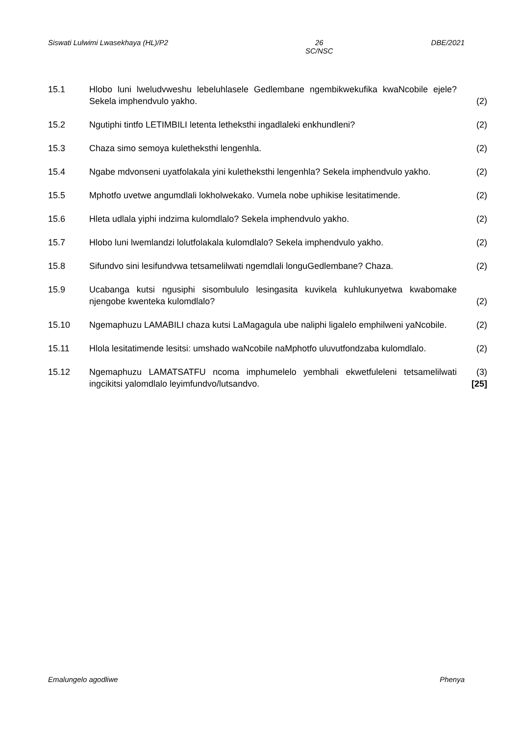Siswati Lulwimi Lwasekhaya (HL)/P2 26
SC/NSC DBE/2021
15.1 Hlobo luni lweludvweshu lebeluhlasele Gedlembane ngembikwekufika kwaNcobile ejele? Sekela imphendvulo yakho.
(2)
15.2 Ngutiphi tintfo LETIMBILI letenta letheksthi ingadlaleki enkhundleni? (2)
15.3 Chaza simo semoya kuletheksthi lengenhla. (2)
15.4 Ngabe mdvonseni uyatfolakala yini kuletheksthi lengenhla? Sekela imphendvulo yakho.
(2)
15.5 Mphotfo uvetwe angumdlali lokholwekako. Vumela nobe uphikise lesitatimende.
(2)
15.6 Hleta udlala yiphi indzima kulomdlalo? Sekela imphendvulo yakho. (2)
15.7 Hlobo luni lwemlandzi lolutfolakala kulomdlalo? Sekela imphendvulo yakho.
(2)
15.8 Sifundvo sini lesifundvwa tetsamelilwati ngemdlali longuGedlembane? Chaza.
(2)
15.9 Ucabanga kutsi ngusiphi sisombululo lesingasita kuvikela kuhlukunyetwa kwabomake njengobe kwenteka kulomdlalo?
(2)
15.10 Ngemaphuzu LAMABILI chaza kutsi LaMagagula ube naliphi ligalelo emphilweni yaNcobile.
(2)
15.11 Hlola lesitatimende lesitsi: umshado waNcobile naMphotfo uluvutfondzaba kulomdlalo.
(2)
15.12 Ngemaphuzu LAMATSATFU ncoma imphumelelo yembhali ekwetfuleleni tetsamelilwati ingcikitsi yalomdlalo leyimfundvo/lutsandvo.
(3)
[25]
Emalungelo agodliwe Phenya